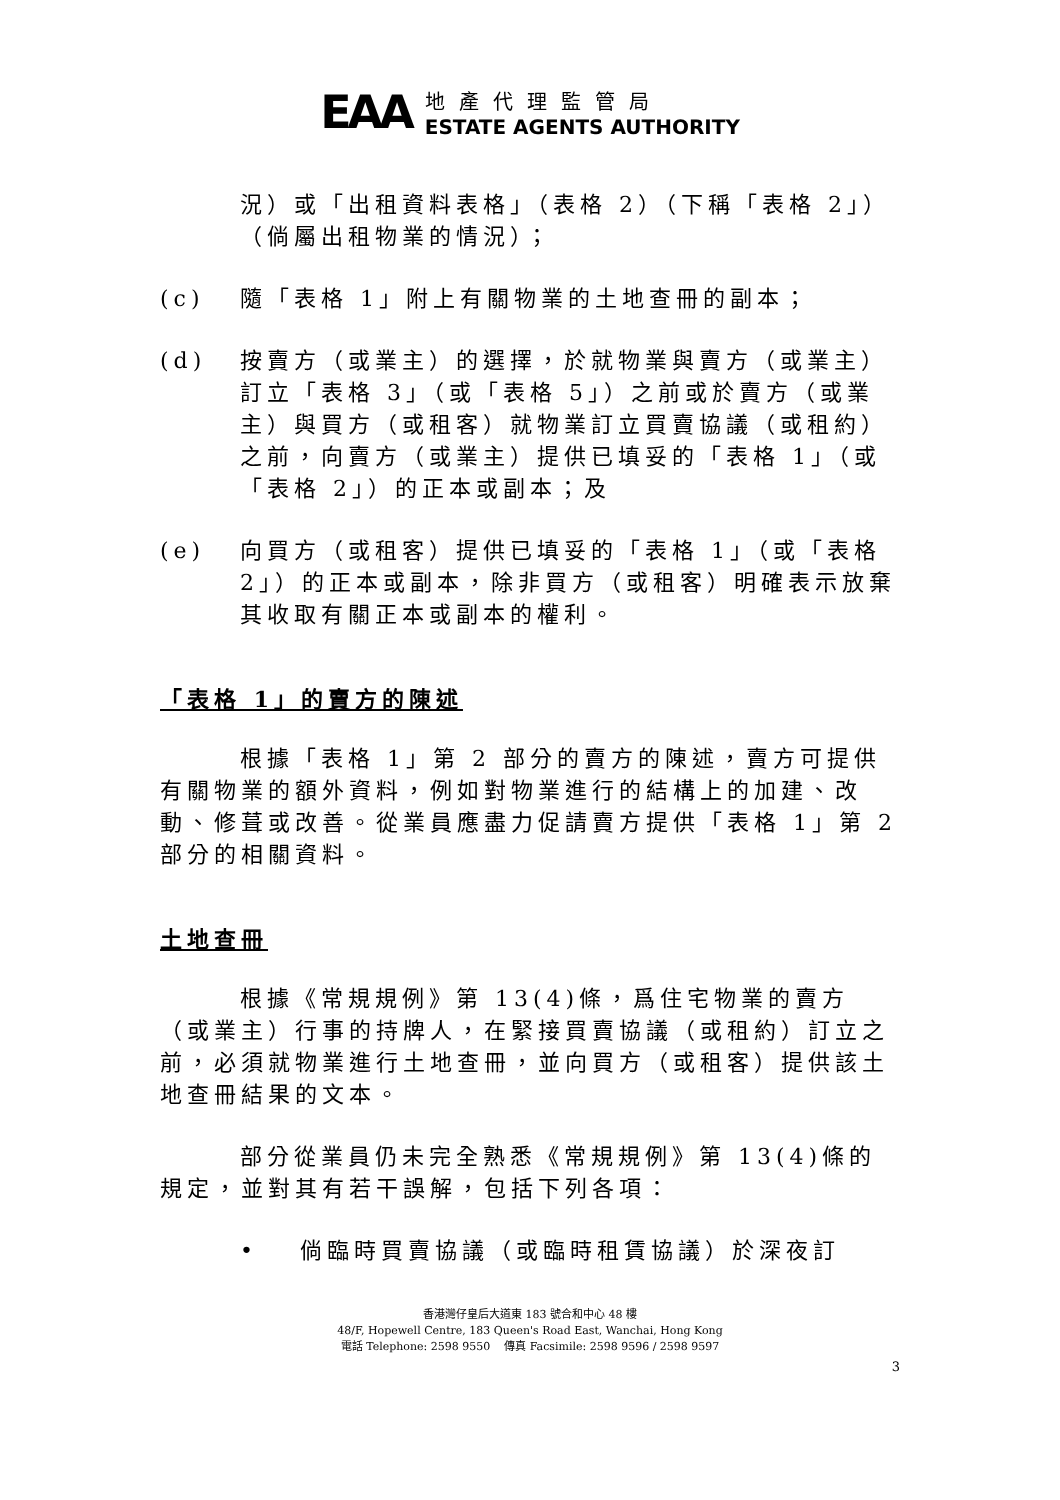EAA
地產代理監管局
ESTATE AGENTS AUTHORITY
況）或「出租資料表格」（表格 2）（下稱「表格 2」）（倘屬出租物業的情況）；
(c) 隨「表格 1」附上有關物業的土地查冊的副本；
(d) 按賣方（或業主）的選擇，於就物業與賣方（或業主）訂立「表格 3」（或「表格 5」）之前或於賣方（或業主）與買方（或租客）就物業訂立買賣協議（或租約）之前，向賣方（或業主）提供已填妥的「表格 1」（或「表格 2」）的正本或副本；及
(e) 向買方（或租客）提供已填妥的「表格 1」（或「表格 2」）的正本或副本，除非買方（或租客）明確表示放棄其收取有關正本或副本的權利。
「表格 1」的賣方的陳述
根據「表格 1」第 2 部分的賣方的陳述，賣方可提供有關物業的額外資料，例如對物業進行的結構上的加建、改動、修葺或改善。從業員應盡力促請賣方提供「表格 1」第 2 部分的相關資料。
土地查冊
根據《常規規例》第 13(4)條，爲住宅物業的賣方（或業主）行事的持牌人，在緊接買賣協議（或租約）訂立之前，必須就物業進行土地查冊，並向買方（或租客）提供該土地查冊結果的文本。
部分從業員仍未完全熟悉《常規規例》第 13(4)條的規定，並對其有若干誤解，包括下列各項：
• 倘臨時買賣協議（或臨時租賃協議）於深夜訂
香港灣仔皇后大道東 183 號合和中心 48 樓
48/F, Hopewell Centre, 183 Queen's Road East, Wanchai, Hong Kong
電話 Telephone: 2598 9550 傳真 Facsimile: 2598 9596 / 2598 9597
3